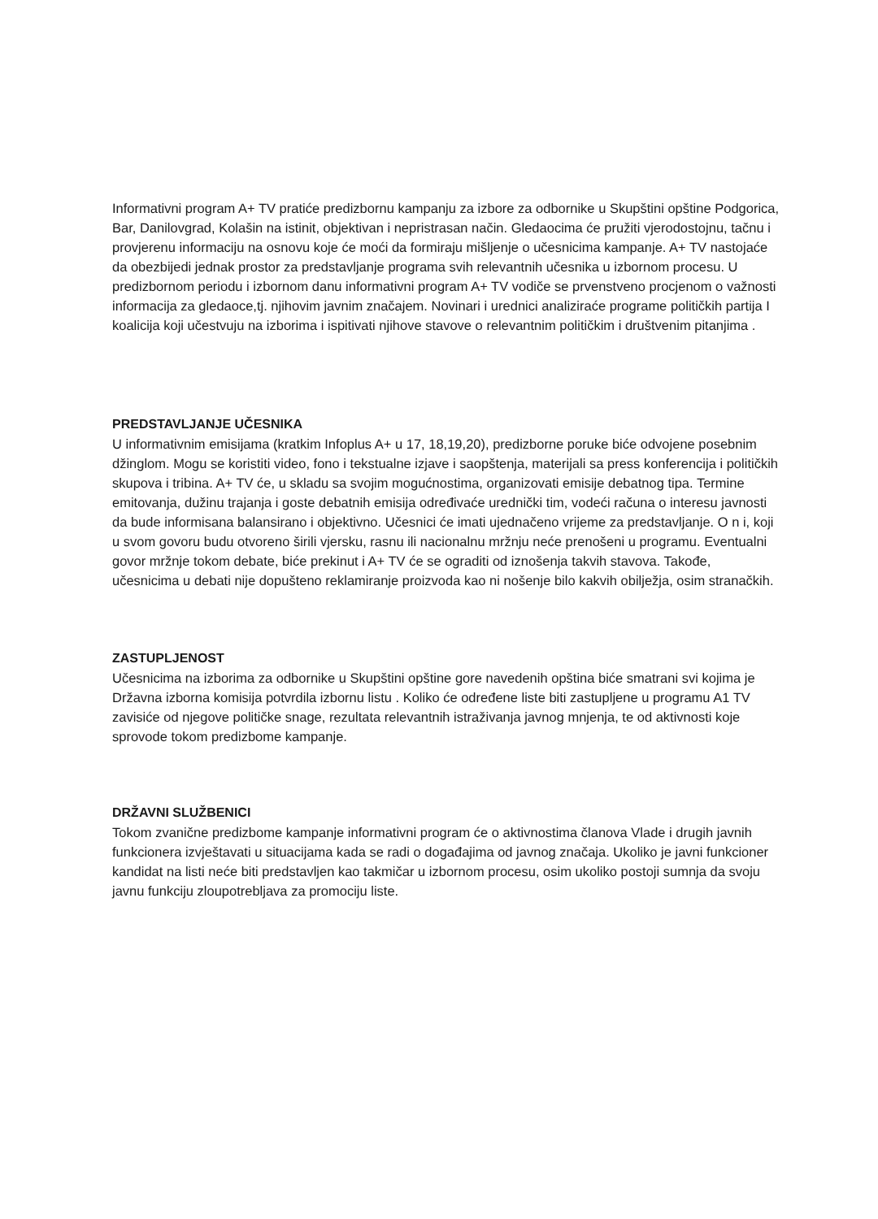Informativni program A+ TV pratiće predizbornu kampanju za izbore za odbornike u Skupštini opštine Podgorica, Bar, Danilovgrad, Kolašin na istinit, objektivan i nepristrasan način. Gledaocima će pružiti vjerodostojnu, tačnu i provjerenu informaciju na osnovu koje će moći da formiraju mišljenje o učesnicima kampanje. A+ TV nastojaće da obezbijedi jednak prostor za predstavljanje programa svih relevantnih učesnika u izbornom procesu. U predizbornom periodu i izbornom danu informativni program A+ TV vodiče se prvenstveno procjenom o važnosti informacija za gledaoce,tj. njihovim javnim značajem. Novinari i urednici analiziraće programe političkih partija I koalicija koji učestvuju na izborima i ispitivati njihove stavove o relevantnim političkim i društvenim pitanjima .
PREDSTAVLJANJE UČESNIKA
U informativnim emisijama (kratkim Infoplus A+ u 17, 18,19,20), predizborne poruke biće odvojene posebnim džinglom. Mogu se koristiti video, fono i tekstualne izjave i saopštenja, materijali sa press konferencija i političkih skupova i tribina. A+ TV će, u skladu sa svojim mogućnostima, organizovati emisije debatnog tipa. Termine emitovanja, dužinu trajanja i goste debatnih emisija određivaće urednički tim, vodeći računa o interesu javnosti da bude informisana balansirano i objektivno. Učesnici će imati ujednačeno vrijeme za predstavljanje. O n i, koji u svom govoru budu otvoreno širili vjersku, rasnu ili nacionalnu mržnju neće prenošeni u programu. Eventualni govor mržnje tokom debate, biće prekinut i A+ TV će se ograditi od iznošenja takvih stavova. Takođe, učesnicima u debati nije dopušteno reklamiranje proizvoda kao ni nošenje bilo kakvih obilježja, osim stranačkih.
ZASTUPLJENOST
Učesnicima na izborima za odbornike u Skupštini opštine gore navedenih opština biće smatrani svi kojima je Državna izborna komisija potvrdila izbornu listu . Koliko će određene liste biti zastupljene u programu A1 TV zavisiće od njegove političke snage, rezultata relevantnih istraživanja javnog mnjenja, te od aktivnosti koje sprovode tokom predizbome kampanje.
DRŽAVNI SLUŽBENICI
Tokom zvanične predizbome kampanje informativni program će o aktivnostima članova Vlade i drugih javnih funkcionera izvještavati u situacijama kada se radi o događajima od javnog značaja. Ukoliko je javni funkcioner kandidat na listi neće biti predstavljen kao takmičar u izbornom procesu, osim ukoliko postoji sumnja da svoju javnu funkciju zloupotrebljava za promociju liste.